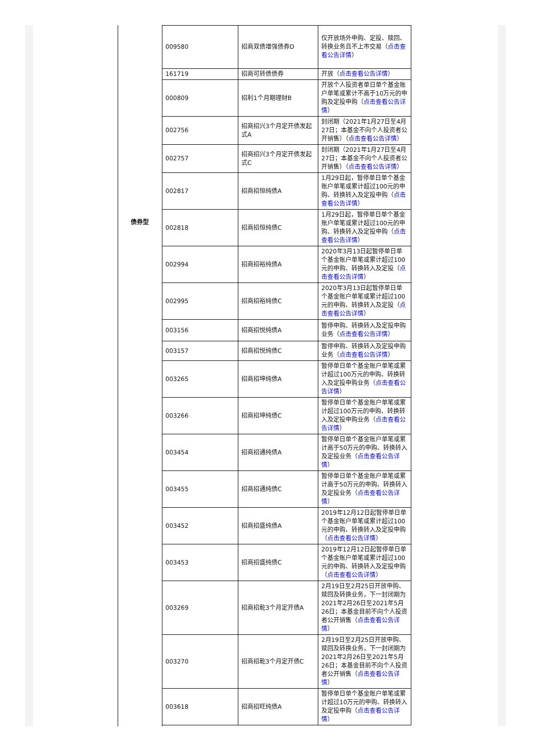债券型
| 009580 | 招商双债增强债券D | 仅开放场外申购、定投、赎回、转换业务且不上市交易（ 点击查看公告详情 ） |
| 161719 | 招商可转债债券 | 开放（ 点击查看公告详情 ） |
| 000809 | 招利1个月期理财B | 开放个人投资者单日单个基金账户单笔或累计不高于10万元的申购及定投申购（ 点击查看公告详情 ） |
| 002756 | 招商招兴3个月定开债发起式A | 封闭期（2021年1月27日至4月27日；本基金不向个人投资者公开销售）（ 点击查看公告详情 ） |
| 002757 | 招商招兴3个月定开债发起式C | 封闭期（2021年1月27日至4月27日；本基金不向个人投资者公开销售）（ 点击查看公告详情 ） |
| 002817 | 招商招恒纯债A | 1月29日起，暂停单日单个基金账户单笔或累计超过100元的申购、转换转入及定投申购（ 点击查看公告详情 ） |
| 002818 | 招商招恒纯债C | 1月29日起，暂停单日单个基金账户单笔或累计超过100元的申购、转换转入及定投申购（ 点击查看公告详情 ） |
| 002994 | 招商招裕纯债A | 2020年3月13日起暂停单日单个基金账户单笔或累计超过100元的申购、转换转入及定投（ 点击查看公告详情 ） |
| 002995 | 招商招裕纯债C | 2020年3月13日起暂停单日单个基金账户单笔或累计超过100元的申购、转换转入及定投（ 点击查看公告详情 ） |
| 003156 | 招商招悦纯债A | 暂停申购、转换转入及定投申购业务（ 点击查看公告详情 ） |
| 003157 | 招商招悦纯债C | 暂停申购、转换转入及定投申购业务（ 点击查看公告详情 ） |
| 003265 | 招商招坤纯债A | 暂停单日单个基金账户单笔或累计超过100万元的申购、转换转入及定投申购业务（ 点击查看公告详情 ） |
| 003266 | 招商招坤纯债C | 暂停单日单个基金账户单笔或累计超过100万元的申购、转换转入及定投申购业务（ 点击查看公告详情 ） |
| 003454 | 招商招通纯债A | 暂停单日单个基金账户单笔或累计高于50万元的申购、转换转入及定投业务（ 点击查看公告详情 ） |
| 003455 | 招商招通纯债C | 暂停单日单个基金账户单笔或累计高于50万元的申购、转换转入及定投业务（ 点击查看公告详情 ） |
| 003452 | 招商招盛纯债A | 2019年12月12日起暂停单日单个基金账户单笔或累计超过100元的申购、转换转入及定投申购（ 点击查看公告详情 ） |
| 003453 | 招商招盛纯债C | 2019年12月12日起暂停单日单个基金账户单笔或累计超过100元的申购、转换转入及定投申购（ 点击查看公告详情 ） |
| 003269 | 招商招乾3个月定开债A | 2月19日至2月25日开放申购、赎回及转换业务，下一封闭期为2021年2月26日至2021年5月26日；本基金目前不向个人投资者公开销售（ 点击查看公告详情 ） |
| 003270 | 招商招乾3个月定开债C | 2月19日至2月25日开放申购、赎回及转换业务，下一封闭期为2021年2月26日至2021年5月26日；本基金目前不向个人投资者公开销售（ 点击查看公告详情 ） |
| 003618 | 招商招旺纯债A | 暂停单日单个基金账户单笔或累计超过10万元的申购、转换转入及定投申购（ 点击查看公告详情 ） |